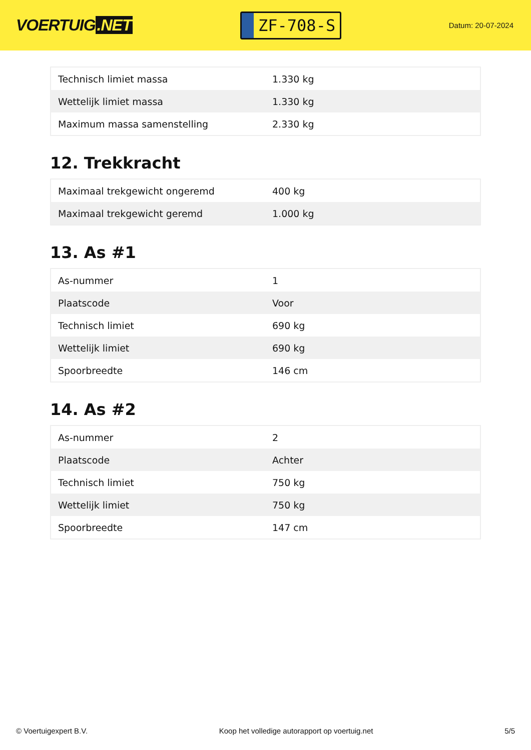VOERTUIG.NET
ZF-708-S
Datum: 20-07-2024
| Technisch limiet massa | 1.330 kg |
| Wettelijk limiet massa | 1.330 kg |
| Maximum massa samenstelling | 2.330 kg |
12. Trekkracht
| Maximaal trekgewicht ongeremd | 400 kg |
| Maximaal trekgewicht geremd | 1.000 kg |
13. As #1
| As-nummer | 1 |
| Plaatscode | Voor |
| Technisch limiet | 690 kg |
| Wettelijk limiet | 690 kg |
| Spoorbreedte | 146 cm |
14. As #2
| As-nummer | 2 |
| Plaatscode | Achter |
| Technisch limiet | 750 kg |
| Wettelijk limiet | 750 kg |
| Spoorbreedte | 147 cm |
© Voertuigexpert B.V. Koop het volledige autorapport op voertuig.net 5/5